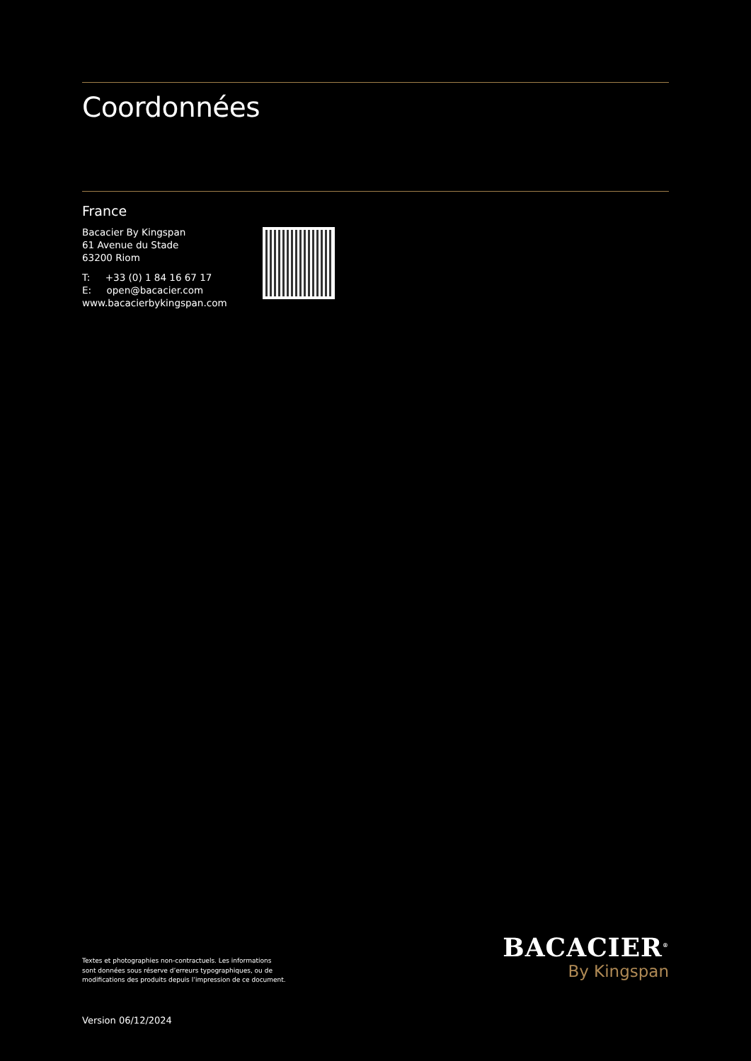Coordonnées
France
Bacacier By Kingspan
61 Avenue du Stade
63200 Riom
T: +33 (0) 1 84 16 67 17
E: open@bacacier.com
www.bacacierbykingspan.com
Textes et photographies non-contractuels. Les informations
sont données sous réserve d’erreurs typographiques, ou de
modifications des produits depuis l’impression de ce document.
BACACIER<sup>®</sup>
By Kingspan
Version 06/12/2024